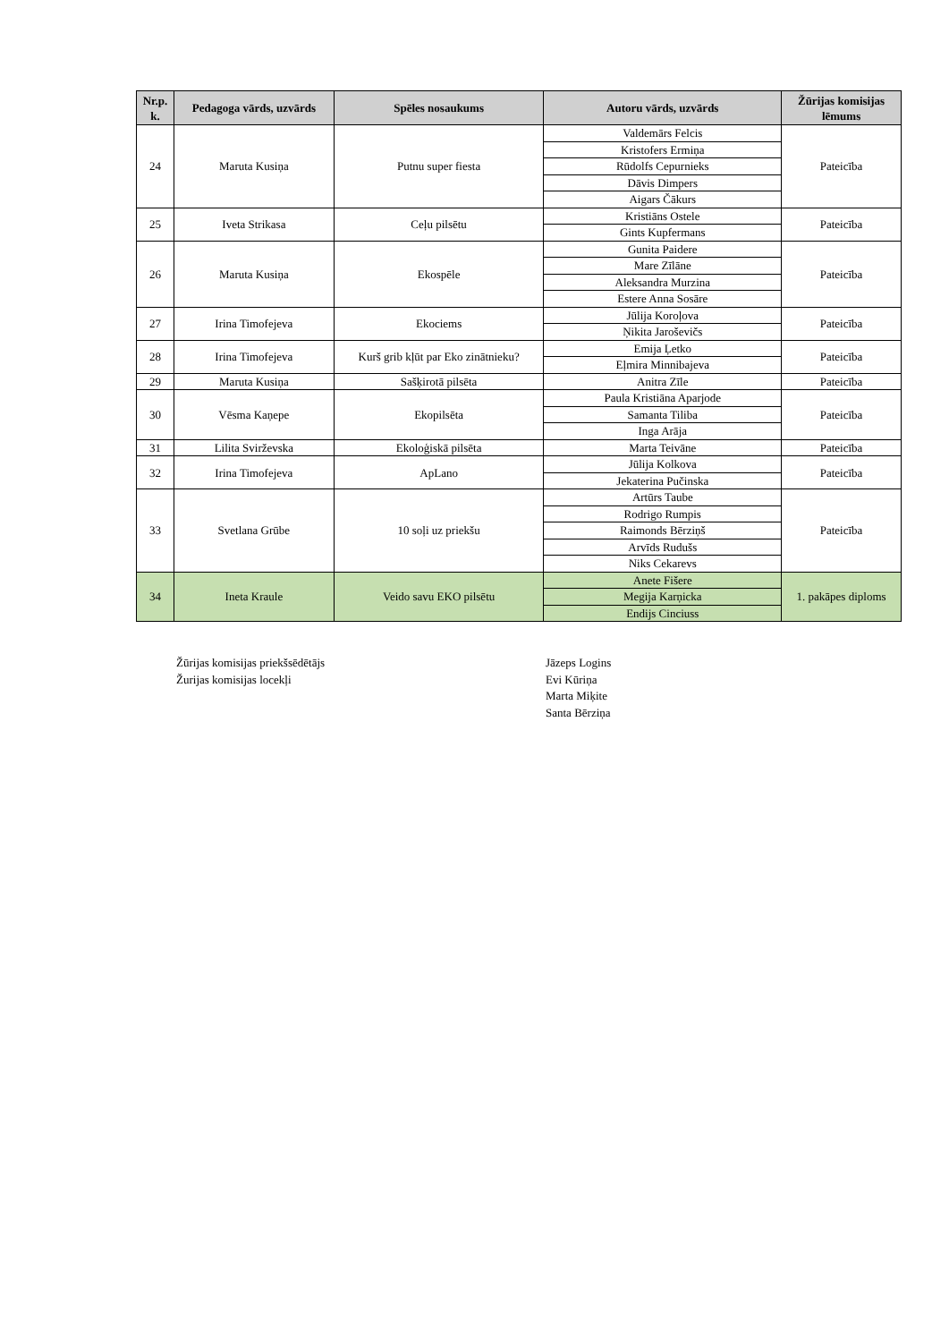| Nr.p. k. | Pedagoga vārds, uzvārds | Spēles nosaukums | Autoru vārds, uzvārds | Žūrijas komisijas lēmums |
| --- | --- | --- | --- | --- |
| 24 | Maruta Kusiņa | Putnu super fiesta | Valdemārs Felcis | Pateicība |
| | | | Kristofers Ermiņa | |
| | | | Rūdolfs Cepurnieks | |
| | | | Dāvis Dimpers | |
| | | | Aigars Čākurs | |
| 25 | Iveta Strikasa | Ceļu pilsētu | Kristiāns Ostele | Pateicība |
| | | | Gints Kupfermans | |
| 26 | Maruta Kusiņa | Ekospēle | Gunita Paidere | Pateicība |
| | | | Mare Zīlāne | |
| | | | Aleksandra Murzina | |
| | | | Estere Anna Sosāre | |
| 27 | Irina Timofejeva | Ekociems | Jūlija Koroļova | Pateicība |
| | | | Ņikita Jaroševičs | |
| 28 | Irina Timofejeva | Kurš grib kļūt par Eko zinātnieku? | Emija Ļetko | Pateicība |
| | | | Eļmira Minnibajeva | |
| 29 | Maruta Kusiņa | Sašķirotā pilsēta | Anitra Zīle | Pateicība |
| 30 | Vēsma Kaņepe | Ekopilsēta | Paula Kristiāna Aparjode | Pateicība |
| | | | Samanta Tiliba | |
| | | | Inga Arāja | |
| 31 | Lilita Svirževska | Ekoloģiskā pilsēta | Marta Teivāne | Pateicība |
| 32 | Irina Timofejeva | ApLano | Jūlija Kolkova | Pateicība |
| | | | Jekaterina Pučinska | |
| 33 | Svetlana Grūbe | 10 soļi uz priekšu | Artūrs Taube | Pateicība |
| | | | Rodrigo Rumpis | |
| | | | Raimonds Bērziņš | |
| | | | Arvīds Rudušs | |
| | | | Niks Cekarevs | |
| 34 | Ineta Kraule | Veido savu EKO pilsētu | Anete Fišere | 1. pakāpes diploms |
| | | | Megija Karņicka | |
| | | | Endijs Cinciuss | |
Žūrijas komisijas priekšsēdētājs
Jāzeps Logins
Žurijas komisijas locekļi
Evi Kūriņa
Marta Miķite
Santa Bērziņa